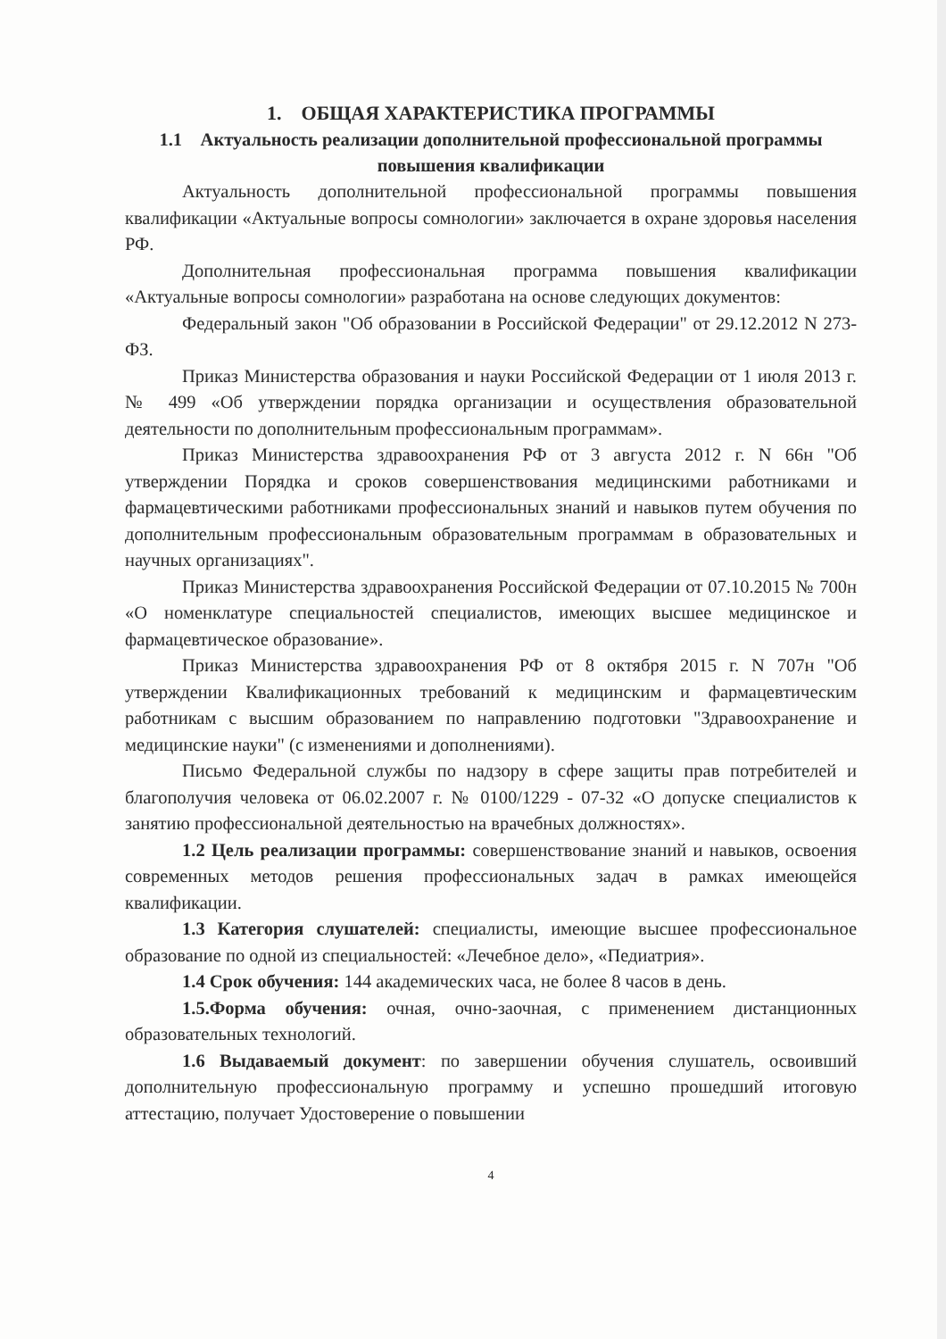1. ОБЩАЯ ХАРАКТЕРИСТИКА ПРОГРАММЫ
1.1 Актуальность реализации дополнительной профессиональной программы повышения квалификации
Актуальность дополнительной профессиональной программы повышения квалификации «Актуальные вопросы сомнологии» заключается в охране здоровья населения РФ.
Дополнительная профессиональная программа повышения квалификации «Актуальные вопросы сомнологии» разработана на основе следующих документов:
Федеральный закон "Об образовании в Российской Федерации" от 29.12.2012 N 273-ФЗ.
Приказ Министерства образования и науки Российской Федерации от 1 июля 2013 г. № 499 «Об утверждении порядка организации и осуществления образовательной деятельности по дополнительным профессиональным программам».
Приказ Министерства здравоохранения РФ от 3 августа 2012 г. N 66н "Об утверждении Порядка и сроков совершенствования медицинскими работниками и фармацевтическими работниками профессиональных знаний и навыков путем обучения по дополнительным профессиональным образовательным программам в образовательных и научных организациях".
Приказ Министерства здравоохранения Российской Федерации от 07.10.2015 № 700н «О номенклатуре специальностей специалистов, имеющих высшее медицинское и фармацевтическое образование».
Приказ Министерства здравоохранения РФ от 8 октября 2015 г. N 707н "Об утверждении Квалификационных требований к медицинским и фармацевтическим работникам с высшим образованием по направлению подготовки "Здравоохранение и медицинские науки" (с изменениями и дополнениями).
Письмо Федеральной службы по надзору в сфере защиты прав потребителей и благополучия человека от 06.02.2007 г. № 0100/1229 - 07-32 «О допуске специалистов к занятию профессиональной деятельностью на врачебных должностях».
1.2 Цель реализации программы: совершенствование знаний и навыков, освоения современных методов решения профессиональных задач в рамках имеющейся квалификации.
1.3 Категория слушателей: специалисты, имеющие высшее профессиональное образование по одной из специальностей: «Лечебное дело», «Педиатрия».
1.4 Срок обучения: 144 академических часа, не более 8 часов в день.
1.5.Форма обучения: очная, очно-заочная, с применением дистанционных образовательных технологий.
1.6 Выдаваемый документ: по завершении обучения слушатель, освоивший дополнительную профессиональную программу и успешно прошедший итоговую аттестацию, получает Удостоверение о повышении
4